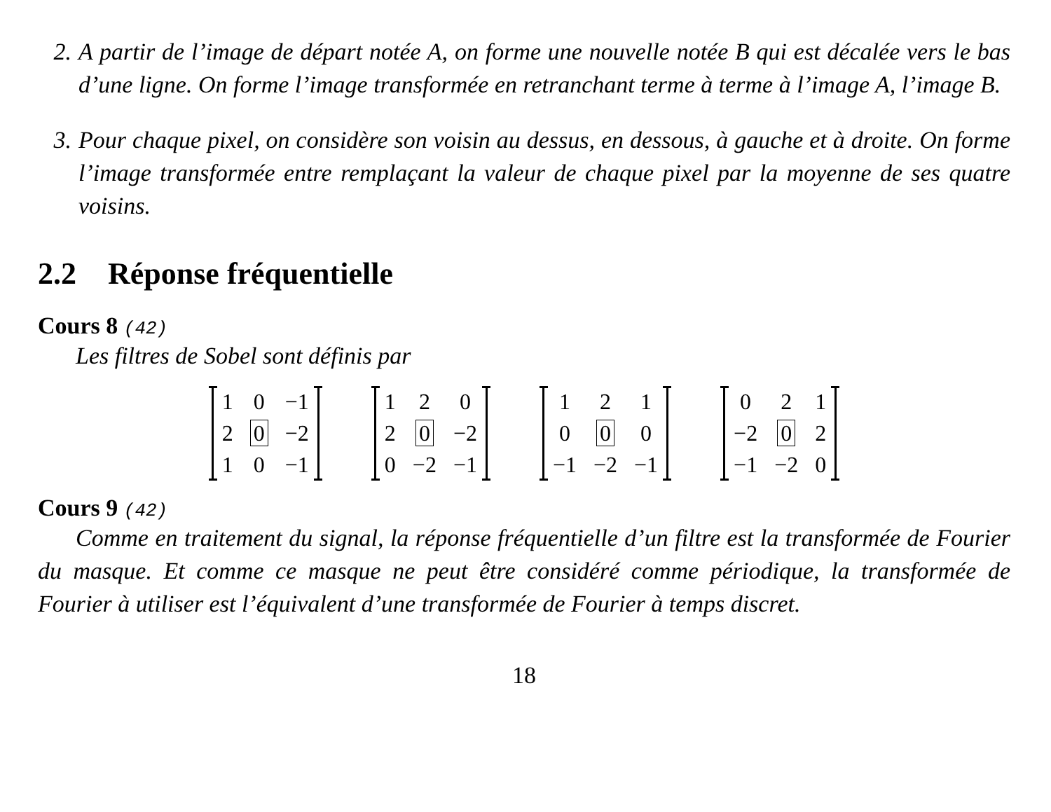2. A partir de l’image de départ notée A, on forme une nouvelle notée B qui est décalée vers le bas d’une ligne. On forme l’image transformée en retranchant terme à terme à l’image A, l’image B.
3. Pour chaque pixel, on considère son voisin au dessus, en dessous, à gauche et à droite. On forme l’image transformée entre remplaçant la valeur de chaque pixel par la moyenne de ses quatre voisins.
2.2 Réponse fréquentielle
Cours 8 (42)
Les filtres de Sobel sont définis par
| 1 | 0 | −1 |
| 2 | 0 | −2 |
| 1 | 0 | −1 |
| 1 | 2 | 0 |
| 2 | 0 | −2 |
| 0 | −2 | −1 |
| 1 | 2 | 1 |
| 0 | 0 | 0 |
| −1 | −2 | −1 |
| 0 | 2 | 1 |
| −2 | 0 | 2 |
| −1 | −2 | 0 |
Cours 9 (42)
Comme en traitement du signal, la réponse fréquentielle d’un filtre est la transformée de Fourier du masque. Et comme ce masque ne peut être considéré comme périodique, la transformée de Fourier à utiliser est l’équivalent d’une transformée de Fourier à temps discret.
18